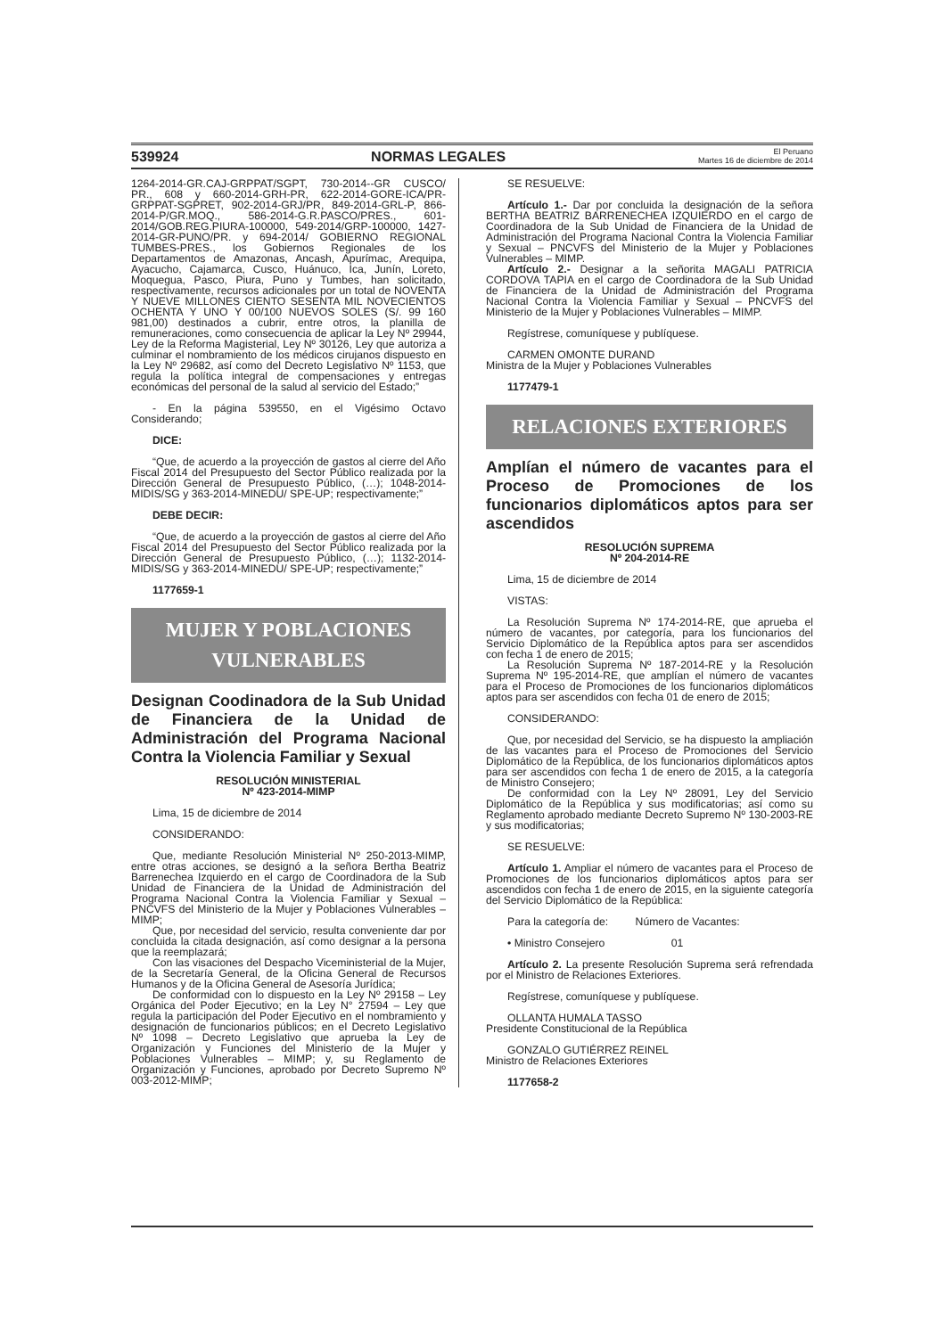539924 NORMAS LEGALES El Peruano
Martes 16 de diciembre de 2014
1264-2014-GR.CAJ-GRPPAT/SGPT, 730-2014--GR CUSCO/ PR., 608 y 660-2014-GRH-PR, 622-2014-GORE-ICA/PR-GRPPAT-SGPRET, 902-2014-GRJ/PR, 849-2014-GRL-P, 866-2014-P/GR.MOQ., 586-2014-G.R.PASCO/PRES., 601-2014/GOB.REG.PIURA-100000, 549-2014/GRP-100000, 1427-2014-GR-PUNO/PR. y 694-2014/ GOBIERNO REGIONAL TUMBES-PRES., los Gobiernos Regionales de los Departamentos de Amazonas, Ancash, Apurímac, Arequipa, Ayacucho, Cajamarca, Cusco, Huánuco, Ica, Junín, Loreto, Moquegua, Pasco, Piura, Puno y Tumbes, han solicitado, respectivamente, recursos adicionales por un total de NOVENTA Y NUEVE MILLONES CIENTO SESENTA MIL NOVECIENTOS OCHENTA Y UNO Y 00/100 NUEVOS SOLES (S/. 99 160 981,00) destinados a cubrir, entre otros, la planilla de remuneraciones, como consecuencia de aplicar la Ley Nº 29944, Ley de la Reforma Magisterial, Ley Nº 30126, Ley que autoriza a culminar el nombramiento de los médicos cirujanos dispuesto en la Ley Nº 29682, así como del Decreto Legislativo Nº 1153, que regula la política integral de compensaciones y entregas económicas del personal de la salud al servicio del Estado;”
- En la página 539550, en el Vigésimo Octavo Considerando;
DICE:
“Que, de acuerdo a la proyección de gastos al cierre del Año Fiscal 2014 del Presupuesto del Sector Público realizada por la Dirección General de Presupuesto Público, (…); 1048-2014-MIDIS/SG y 363-2014-MINEDU/ SPE-UP; respectivamente;”
DEBE DECIR:
“Que, de acuerdo a la proyección de gastos al cierre del Año Fiscal 2014 del Presupuesto del Sector Público realizada por la Dirección General de Presupuesto Público, (…); 1132-2014-MIDIS/SG y 363-2014-MINEDU/ SPE-UP; respectivamente;”
1177659-1
MUJER Y POBLACIONES
VULNERABLES
Designan Coodinadora de la Sub Unidad de Financiera de la Unidad de Administración del Programa Nacional Contra la Violencia Familiar y Sexual
RESOLUCIÓN MINISTERIAL
Nº 423-2014-MIMP
Lima, 15 de diciembre de 2014
CONSIDERANDO:
Que, mediante Resolución Ministerial Nº 250-2013-MIMP, entre otras acciones, se designó a la señora Bertha Beatriz Barrenechea Izquierdo en el cargo de Coordinadora de la Sub Unidad de Financiera de la Unidad de Administración del Programa Nacional Contra la Violencia Familiar y Sexual – PNCVFS del Ministerio de la Mujer y Poblaciones Vulnerables – MIMP;
Que, por necesidad del servicio, resulta conveniente dar por concluida la citada designación, así como designar a la persona que la reemplazará;
Con las visaciones del Despacho Viceministerial de la Mujer, de la Secretaría General, de la Oficina General de Recursos Humanos y de la Oficina General de Asesoría Jurídica;
De conformidad con lo dispuesto en la Ley Nº 29158 – Ley Orgánica del Poder Ejecutivo; en la Ley N° 27594 – Ley que regula la participación del Poder Ejecutivo en el nombramiento y designación de funcionarios públicos; en el Decreto Legislativo Nº 1098 – Decreto Legislativo que aprueba la Ley de Organización y Funciones del Ministerio de la Mujer y Poblaciones Vulnerables – MIMP; y, su Reglamento de Organización y Funciones, aprobado por Decreto Supremo Nº 003-2012-MIMP;
SE RESUELVE:
Artículo 1.- Dar por concluida la designación de la señora BERTHA BEATRIZ BARRENECHEA IZQUIERDO en el cargo de Coordinadora de la Sub Unidad de Financiera de la Unidad de Administración del Programa Nacional Contra la Violencia Familiar y Sexual – PNCVFS del Ministerio de la Mujer y Poblaciones Vulnerables – MIMP.
Artículo 2.- Designar a la señorita MAGALI PATRICIA CORDOVA TAPIA en el cargo de Coordinadora de la Sub Unidad de Financiera de la Unidad de Administración del Programa Nacional Contra la Violencia Familiar y Sexual – PNCVFS del Ministerio de la Mujer y Poblaciones Vulnerables – MIMP.
Regístrese, comuníquese y publíquese.
CARMEN OMONTE DURAND
Ministra de la Mujer y Poblaciones Vulnerables
1177479-1
RELACIONES EXTERIORES
Amplían el número de vacantes para el Proceso de Promociones de los funcionarios diplomáticos aptos para ser ascendidos
RESOLUCIÓN SUPREMA
Nº 204-2014-RE
Lima, 15 de diciembre de 2014
VISTAS:
La Resolución Suprema Nº 174-2014-RE, que aprueba el número de vacantes, por categoría, para los funcionarios del Servicio Diplomático de la República aptos para ser ascendidos con fecha 1 de enero de 2015;
La Resolución Suprema Nº 187-2014-RE y la Resolución Suprema Nº 195-2014-RE, que amplían el número de vacantes para el Proceso de Promociones de los funcionarios diplomáticos aptos para ser ascendidos con fecha 01 de enero de 2015;
CONSIDERANDO:
Que, por necesidad del Servicio, se ha dispuesto la ampliación de las vacantes para el Proceso de Promociones del Servicio Diplomático de la República, de los funcionarios diplomáticos aptos para ser ascendidos con fecha 1 de enero de 2015, a la categoría de Ministro Consejero;
De conformidad con la Ley Nº 28091, Ley del Servicio Diplomático de la República y sus modificatorias; así como su Reglamento aprobado mediante Decreto Supremo Nº 130-2003-RE y sus modificatorias;
SE RESUELVE:
Artículo 1. Ampliar el número de vacantes para el Proceso de Promociones de los funcionarios diplomáticos aptos para ser ascendidos con fecha 1 de enero de 2015, en la siguiente categoría del Servicio Diplomático de la República:
Para la categoría de: Número de Vacantes:
• Ministro Consejero 01
Artículo 2. La presente Resolución Suprema será refrendada por el Ministro de Relaciones Exteriores.
Regístrese, comuníquese y publíquese.
OLLANTA HUMALA TASSO
Presidente Constitucional de la República
GONZALO GUTIÉRREZ REINEL
Ministro de Relaciones Exteriores
1177658-2